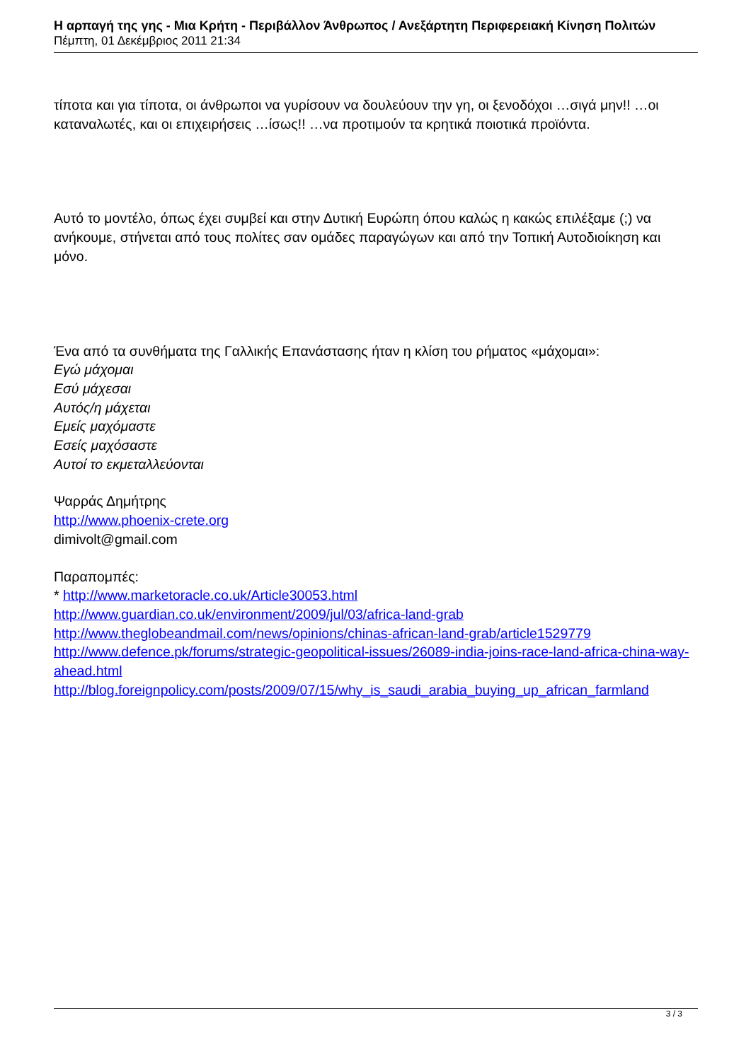Η αρπαγή της γης - Μια Κρήτη - Περιβάλλον Άνθρωπος / Ανεξάρτητη Περιφερειακή Κίνηση Πολιτών
Πέμπτη, 01 Δεκέμβριος 2011 21:34
τίποτα και για τίποτα, οι άνθρωποι να γυρίσουν να δουλεύουν την γη, οι ξενοδόχοι …σιγά μην!! …οι καταναλωτές, και οι επιχειρήσεις …ίσως!! …να προτιμούν τα κρητικά ποιοτικά προϊόντα.
Αυτό το μοντέλο, όπως έχει συμβεί και στην Δυτική Ευρώπη όπου καλώς η κακώς επιλέξαμε (;) να ανήκουμε, στήνεται από τους πολίτες σαν ομάδες παραγώγων και από την Τοπική Αυτοδιοίκηση και μόνο.
Ένα από τα συνθήματα της Γαλλικής Επανάστασης ήταν η κλίση του ρήματος «μάχομαι»:
Εγώ μάχομαι
Εσύ μάχεσαι
Αυτός/η μάχεται
Εμείς μαχόμαστε
Εσείς μαχόσαστε
Αυτοί το εκμεταλλεύονται
Ψαρράς Δημήτρης
http://www.phoenix-crete.org
dimivolt@gmail.com
Παραπομπές:
* http://www.marketoracle.co.uk/Article30053.html
http://www.guardian.co.uk/environment/2009/jul/03/africa-land-grab
http://www.theglobeandmail.com/news/opinions/chinas-african-land-grab/article1529779
http://www.defence.pk/forums/strategic-geopolitical-issues/26089-india-joins-race-land-africa-china-way-ahead.html
http://blog.foreignpolicy.com/posts/2009/07/15/why_is_saudi_arabia_buying_up_african_farmland
3 / 3